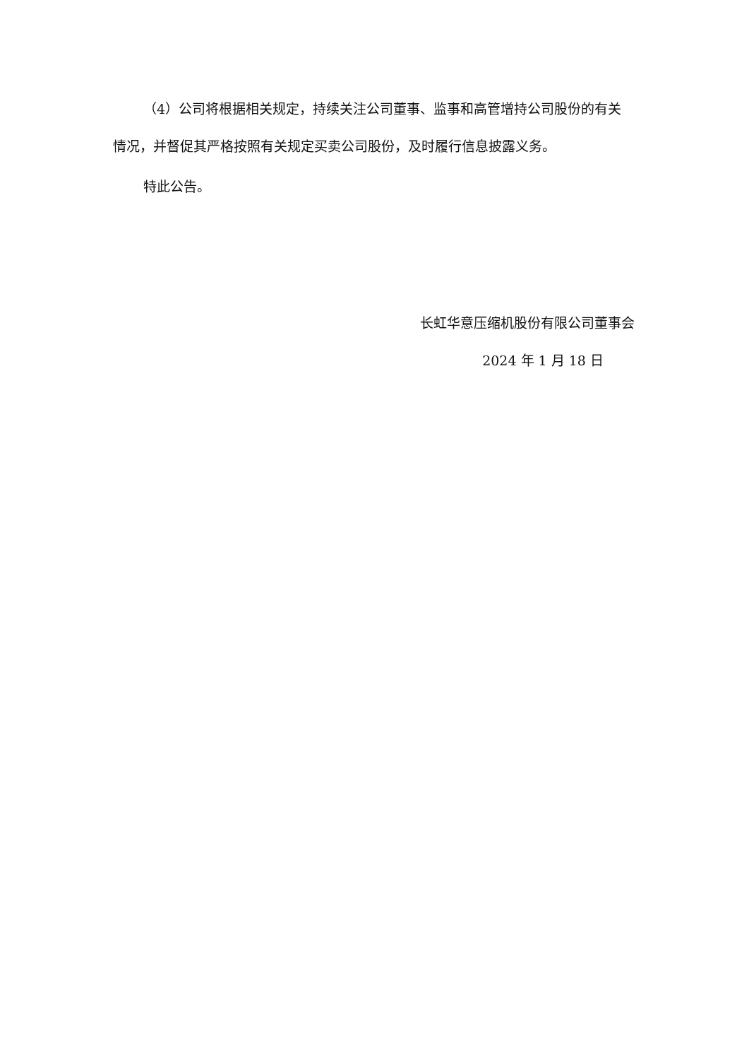（4）公司将根据相关规定，持续关注公司董事、监事和高管增持公司股份的有关情况，并督促其严格按照有关规定买卖公司股份，及时履行信息披露义务。
特此公告。
长虹华意压缩机股份有限公司董事会
2024 年 1 月 18 日